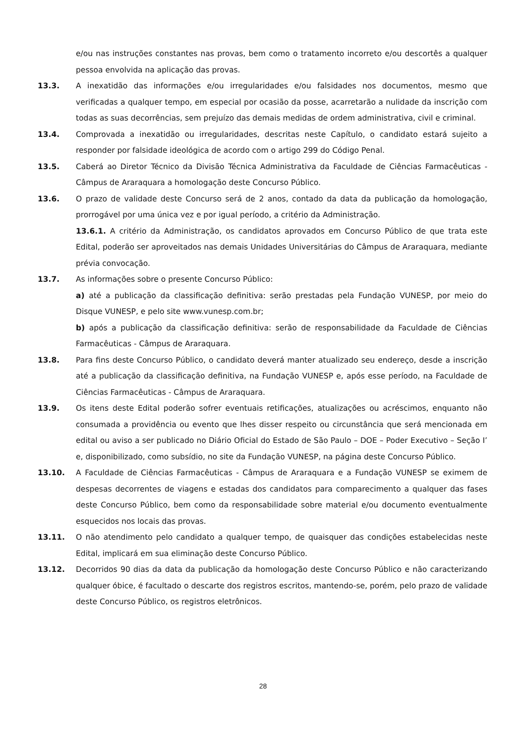e/ou nas instruções constantes nas provas, bem como o tratamento incorreto e/ou descortês a qualquer pessoa envolvida na aplicação das provas.
13.3. A inexatidão das informações e/ou irregularidades e/ou falsidades nos documentos, mesmo que verificadas a qualquer tempo, em especial por ocasião da posse, acarretarão a nulidade da inscrição com todas as suas decorrências, sem prejuízo das demais medidas de ordem administrativa, civil e criminal.
13.4. Comprovada a inexatidão ou irregularidades, descritas neste Capítulo, o candidato estará sujeito a responder por falsidade ideológica de acordo com o artigo 299 do Código Penal.
13.5. Caberá ao Diretor Técnico da Divisão Técnica Administrativa da Faculdade de Ciências Farmacêuticas - Câmpus de Araraquara a homologação deste Concurso Público.
13.6. O prazo de validade deste Concurso será de 2 anos, contado da data da publicação da homologação, prorrogável por uma única vez e por igual período, a critério da Administração.
13.6.1. A critério da Administração, os candidatos aprovados em Concurso Público de que trata este Edital, poderão ser aproveitados nas demais Unidades Universitárias do Câmpus de Araraquara, mediante prévia convocação.
13.7. As informações sobre o presente Concurso Público:
a) até a publicação da classificação definitiva: serão prestadas pela Fundação VUNESP, por meio do Disque VUNESP, e pelo site www.vunesp.com.br;
b) após a publicação da classificação definitiva: serão de responsabilidade da Faculdade de Ciências Farmacêuticas - Câmpus de Araraquara.
13.8. Para fins deste Concurso Público, o candidato deverá manter atualizado seu endereço, desde a inscrição até a publicação da classificação definitiva, na Fundação VUNESP e, após esse período, na Faculdade de Ciências Farmacêuticas - Câmpus de Araraquara.
13.9. Os itens deste Edital poderão sofrer eventuais retificações, atualizações ou acréscimos, enquanto não consumada a providência ou evento que lhes disser respeito ou circunstância que será mencionada em edital ou aviso a ser publicado no Diário Oficial do Estado de São Paulo – DOE – Poder Executivo – Seção I’ e, disponibilizado, como subsídio, no site da Fundação VUNESP, na página deste Concurso Público.
13.10. A Faculdade de Ciências Farmacêuticas - Câmpus de Araraquara e a Fundação VUNESP se eximem de despesas decorrentes de viagens e estadas dos candidatos para comparecimento a qualquer das fases deste Concurso Público, bem como da responsabilidade sobre material e/ou documento eventualmente esquecidos nos locais das provas.
13.11. O não atendimento pelo candidato a qualquer tempo, de quaisquer das condições estabelecidas neste Edital, implicará em sua eliminação deste Concurso Público.
13.12. Decorridos 90 dias da data da publicação da homologação deste Concurso Público e não caracterizando qualquer óbice, é facultado o descarte dos registros escritos, mantendo-se, porém, pelo prazo de validade deste Concurso Público, os registros eletrônicos.
28